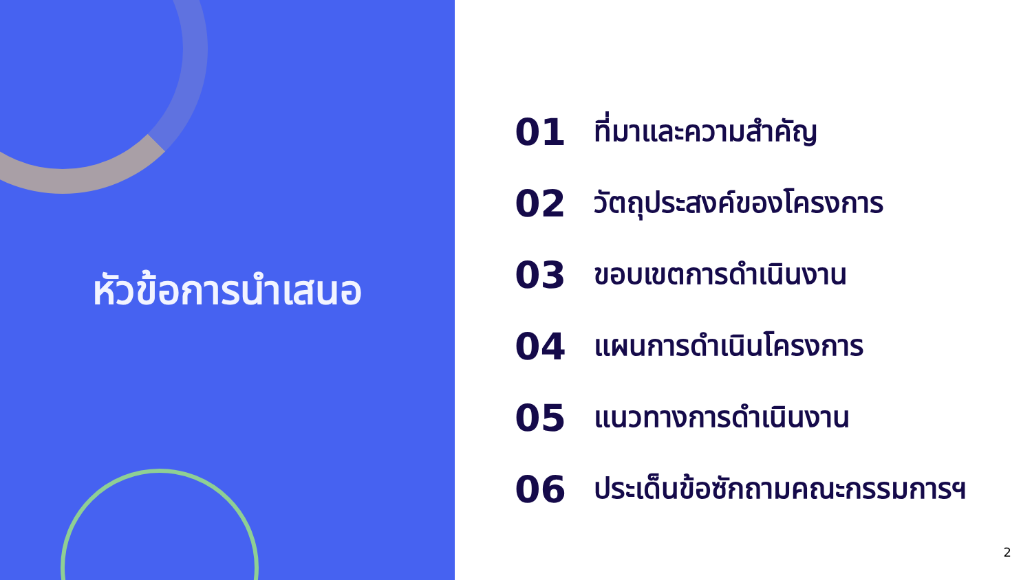หัวข้อการนำเสนอ
01 ที่มาและความสำคัญ
02 วัตถุประสงค์ของโครงการ
03 ขอบเขตการดำเนินงาน
04 แผนการดำเนินโครงการ
05 แนวทางการดำเนินงาน
06 ประเด็นข้อซักถามคณะกรรมการฯ
2